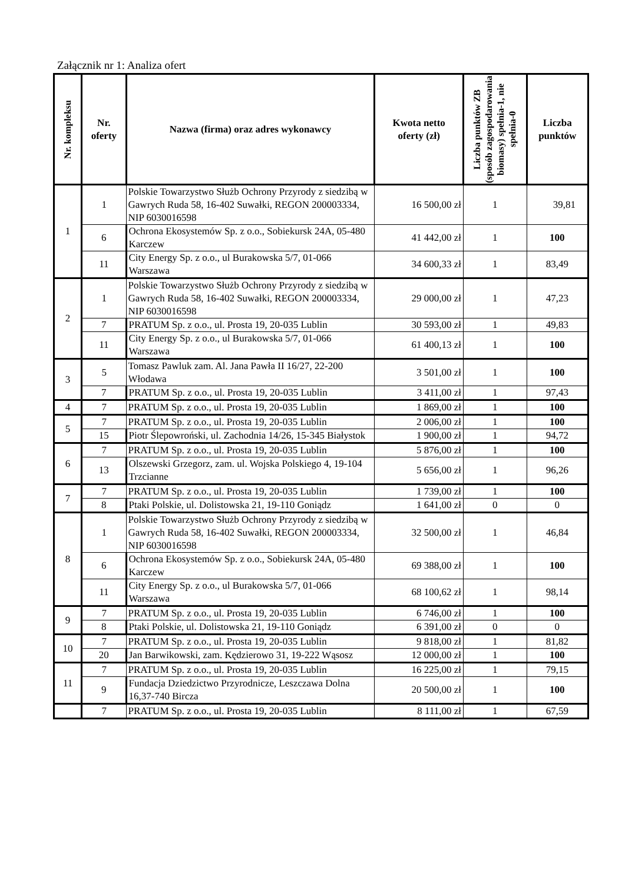Załącznik nr 1: Analiza ofert
| Nr. kompleksu | Nr. oferty | Nazwa (firma) oraz adres wykonawcy | Kwota netto oferty (zł) | Liczba punktów ZB (sposób zagospodarowania biomasy) spełnia-1, nie spełnia-0 | Liczba punktów |
| --- | --- | --- | --- | --- | --- |
| 1 | 1 | Polskie Towarzystwo Służb Ochrony Przyrody z siedzibą w Gawrych Ruda 58, 16-402 Suwałki, REGON 200003334, NIP 6030016598 | 16 500,00 zł | 1 | 39,81 |
| | 6 | Ochrona Ekosystemów Sp. z o.o., Sobiekursk 24A, 05-480 Karczew | 41 442,00 zł | 1 | 100 |
| | 11 | City Energy Sp. z o.o., ul Burakowska 5/7, 01-066 Warszawa | 34 600,33 zł | 1 | 83,49 |
| 2 | 1 | Polskie Towarzystwo Służb Ochrony Przyrody z siedzibą w Gawrych Ruda 58, 16-402 Suwałki, REGON 200003334, NIP 6030016598 | 29 000,00 zł | 1 | 47,23 |
| | 7 | PRATUM Sp. z o.o., ul. Prosta 19, 20-035 Lublin | 30 593,00 zł | 1 | 49,83 |
| | 11 | City Energy Sp. z o.o., ul Burakowska 5/7, 01-066 Warszawa | 61 400,13 zł | 1 | 100 |
| 3 | 5 | Tomasz Pawluk zam. Al. Jana Pawła II 16/27, 22-200 Włodawa | 3 501,00 zł | 1 | 100 |
| | 7 | PRATUM Sp. z o.o., ul. Prosta 19, 20-035 Lublin | 3 411,00 zł | 1 | 97,43 |
| 4 | 7 | PRATUM Sp. z o.o., ul. Prosta 19, 20-035 Lublin | 1 869,00 zł | 1 | 100 |
| 5 | 7 | PRATUM Sp. z o.o., ul. Prosta 19, 20-035 Lublin | 2 006,00 zł | 1 | 100 |
| | 15 | Piotr Ślepowroński, ul. Zachodnia 14/26, 15-345 Białystok | 1 900,00 zł | 1 | 94,72 |
| 6 | 7 | PRATUM Sp. z o.o., ul. Prosta 19, 20-035 Lublin | 5 876,00 zł | 1 | 100 |
| | 13 | Olszewski Grzegorz, zam. ul. Wojska Polskiego 4, 19-104 Trzcianne | 5 656,00 zł | 1 | 96,26 |
| 7 | 7 | PRATUM Sp. z o.o., ul. Prosta 19, 20-035 Lublin | 1 739,00 zł | 1 | 100 |
| | 8 | Ptaki Polskie, ul. Dolistowska 21, 19-110 Goniądz | 1 641,00 zł | 0 | 0 |
| 8 | 1 | Polskie Towarzystwo Służb Ochrony Przyrody z siedzibą w Gawrych Ruda 58, 16-402 Suwałki, REGON 200003334, NIP 6030016598 | 32 500,00 zł | 1 | 46,84 |
| | 6 | Ochrona Ekosystemów Sp. z o.o., Sobiekursk 24A, 05-480 Karczew | 69 388,00 zł | 1 | 100 |
| | 11 | City Energy Sp. z o.o., ul Burakowska 5/7, 01-066 Warszawa | 68 100,62 zł | 1 | 98,14 |
| 9 | 7 | PRATUM Sp. z o.o., ul. Prosta 19, 20-035 Lublin | 6 746,00 zł | 1 | 100 |
| | 8 | Ptaki Polskie, ul. Dolistowska 21, 19-110 Goniądz | 6 391,00 zł | 0 | 0 |
| 10 | 7 | PRATUM Sp. z o.o., ul. Prosta 19, 20-035 Lublin | 9 818,00 zł | 1 | 81,82 |
| | 20 | Jan Barwikowski, zam. Kędzierowo 31, 19-222 Wąsosz | 12 000,00 zł | 1 | 100 |
| 11 | 7 | PRATUM Sp. z o.o., ul. Prosta 19, 20-035 Lublin | 16 225,00 zł | 1 | 79,15 |
| | 9 | Fundacja Dziedzictwo Przyrodnicze, Leszczawa Dolna 16,37-740 Bircza | 20 500,00 zł | 1 | 100 |
| | 7 | PRATUM Sp. z o.o., ul. Prosta 19, 20-035 Lublin | 8 111,00 zł | 1 | 67,59 |